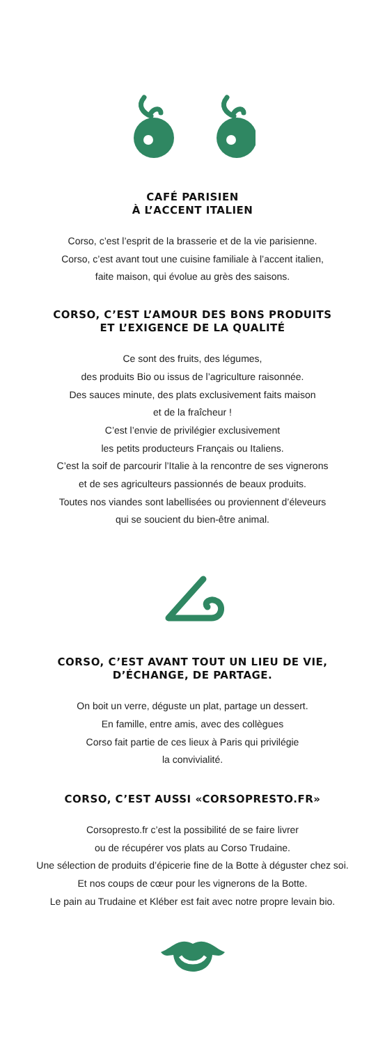CAFÉ PARISIEN
À L’ACCENT ITALIEN
Corso, c’est l’esprit de la brasserie et de la vie parisienne.
Corso, c’est avant tout une cuisine familiale à l’accent italien,
faite maison, qui évolue au grès des saisons.
CORSO, C’EST L’AMOUR DES BONS PRODUITS
ET L’EXIGENCE DE LA QUALITÉ
Ce sont des fruits, des légumes,
des produits Bio ou issus de l’agriculture raisonnée.
Des sauces minute, des plats exclusivement faits maison
et de la fraîcheur !
C’est l’envie de privilégier exclusivement
les petits producteurs Français ou Italiens.
C’est la soif de parcourir l’Italie à la rencontre de ses vignerons
et de ses agriculteurs passionnés de beaux produits.
Toutes nos viandes sont labellisées ou proviennent d’éleveurs
qui se soucient du bien-être animal.
CORSO, C’EST AVANT TOUT UN LIEU DE VIE,
D’ÉCHANGE, DE PARTAGE.
On boit un verre, déguste un plat, partage un dessert.
En famille, entre amis, avec des collègues
Corso fait partie de ces lieux à Paris qui privilégie
la convivialité.
CORSO, C’EST AUSSI «CORSOPRESTO.FR»
Corsopresto.fr c’est la possibilité de se faire livrer
ou de récupérer vos plats au Corso Trudaine.
Une sélection de produits d’épicerie fine de la Botte à déguster chez soi.
Et nos coups de cœur pour les vignerons de la Botte.
Le pain au Trudaine et Kléber est fait avec notre propre levain bio.